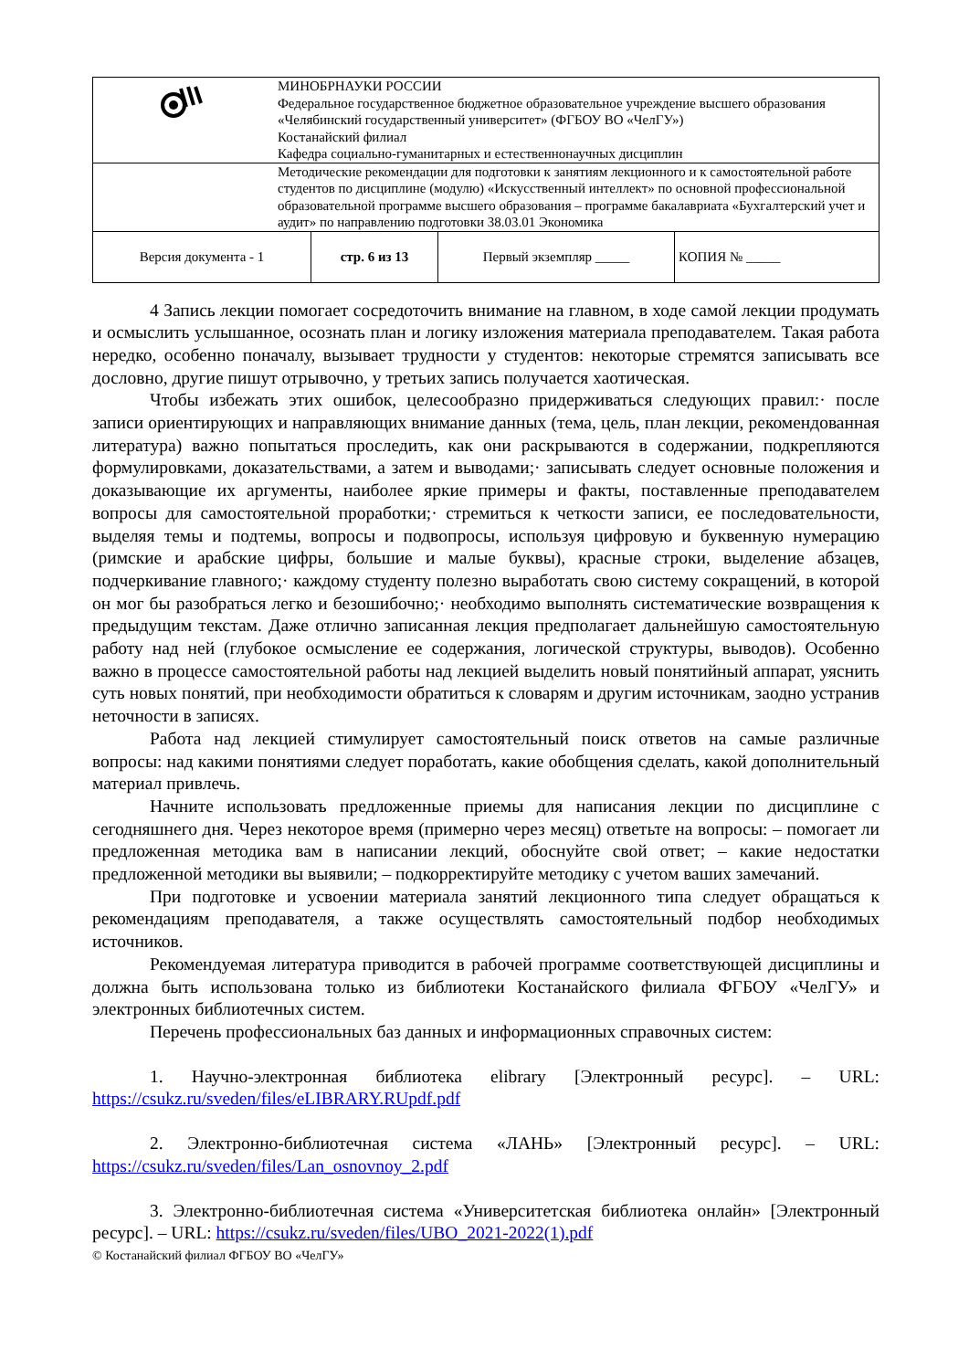| | МИНОБРНАУКИ РОССИИ Федеральное государственное бюджетное образовательное учреждение высшего образования «Челябинский государственный университет» (ФГБОУ ВО «ЧелГУ») Костанайский филиал Кафедра социально-гуманитарных и естественнонаучных дисциплин |
| | Методические рекомендации для подготовки к занятиям лекционного и к самостоятельной работе студентов по дисциплине (модулю) «Искусственный интеллект» по основной профессиональной образовательной программе высшего образования – программе бакалавриата «Бухгалтерский учет и аудит» по направлению подготовки 38.03.01 Экономика |
| Версия документа - 1 | стр. 6 из 13 | Первый экземпляр _____ | КОПИЯ № _____ |
4 Запись лекции помогает сосредоточить внимание на главном, в ходе самой лекции продумать и осмыслить услышанное, осознать план и логику изложения материала преподавателем. Такая работа нередко, особенно поначалу, вызывает трудности у студентов: некоторые стремятся записывать все дословно, другие пишут отрывочно, у третьих запись получается хаотическая.
Чтобы избежать этих ошибок, целесообразно придерживаться следующих правил:· после записи ориентирующих и направляющих внимание данных (тема, цель, план лекции, рекомендованная литература) важно попытаться проследить, как они раскрываются в содержании, подкрепляются формулировками, доказательствами, а затем и выводами;· записывать следует основные положения и доказывающие их аргументы, наиболее яркие примеры и факты, поставленные преподавателем вопросы для самостоятельной проработки;· стремиться к четкости записи, ее последовательности, выделяя темы и подтемы, вопросы и подвопросы, используя цифровую и буквенную нумерацию (римские и арабские цифры, большие и малые буквы), красные строки, выделение абзацев, подчеркивание главного;· каждому студенту полезно выработать свою систему сокращений, в которой он мог бы разобраться легко и безошибочно;· необходимо выполнять систематические возвращения к предыдущим текстам. Даже отлично записанная лекция предполагает дальнейшую самостоятельную работу над ней (глубокое осмысление ее содержания, логической структуры, выводов). Особенно важно в процессе самостоятельной работы над лекцией выделить новый понятийный аппарат, уяснить суть новых понятий, при необходимости обратиться к словарям и другим источникам, заодно устранив неточности в записях.
Работа над лекцией стимулирует самостоятельный поиск ответов на самые различные вопросы: над какими понятиями следует поработать, какие обобщения сделать, какой дополнительный материал привлечь.
Начните использовать предложенные приемы для написания лекции по дисциплине с сегодняшнего дня. Через некоторое время (примерно через месяц) ответьте на вопросы: – помогает ли предложенная методика вам в написании лекций, обоснуйте свой ответ; – какие недостатки предложенной методики вы выявили; – подкорректируйте методику с учетом ваших замечаний.
При подготовке и усвоении материала занятий лекционного типа следует обращаться к рекомендациям преподавателя, а также осуществлять самостоятельный подбор необходимых источников.
Рекомендуемая литература приводится в рабочей программе соответствующей дисциплины и должна быть использована только из библиотеки Костанайского филиала ФГБОУ «ЧелГУ» и электронных библиотечных систем.
Перечень профессиональных баз данных и информационных справочных систем:
1. Научно-электронная библиотека elibrary [Электронный ресурс]. – URL: https://csukz.ru/sveden/files/eLIBRARY.RUpdf.pdf
2. Электронно-библиотечная система «ЛАНЬ» [Электронный ресурс]. – URL: https://csukz.ru/sveden/files/Lan_osnovnoy_2.pdf
3. Электронно-библиотечная система «Университетская библиотека онлайн» [Электронный ресурс]. – URL: https://csukz.ru/sveden/files/UBO_2021-2022(1).pdf
© Костанайский филиал ФГБОУ ВО «ЧелГУ»